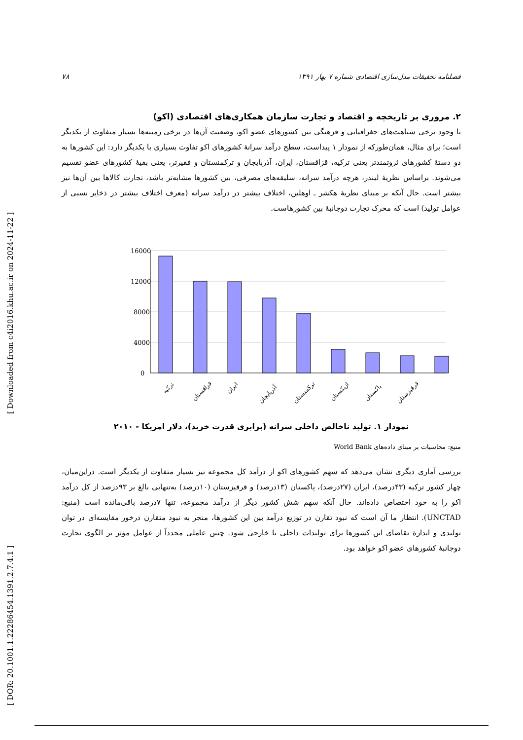[ DOR: 20.1001.1.22286454.1391.2.7.4.1 ] [ Downloaded from c4i2016.khu.ac.ir on 2024-11-22 ]
فصلنامه تحقیقات مدل‌سازی اقتصادی شماره ۷ بهار ۱۳۹۱ ۷۸
۲. مروری بر تاریخچه و اقتصاد و تجارت سازمان همکاری‌های اقتصادی (اکو)
با وجود برخی شباهت‌های جغرافیایی و فرهنگی بین کشورهای عضو اکو، وضعیت آن‌ها در برخی زمینه‌ها بسیار متفاوت از یکدیگر است؛ برای مثال، همان‌طورکه از نمودار ۱ پیداست، سطح درآمد سرانهٔ کشورهای اکو تفاوت بسیاری با یکدیگر دارد: این کشورها به دو دستهٔ کشورهای ثروتمندتر یعنی ترکیه، قزاقستان، ایران، آذربایجان و ترکمنستان و فقیرتر، یعنی بقیهٔ کشورهای عضو تقسیم می‌شوند. براساس نظریهٔ لیندر، هرچه درآمد سرانه، سلیقه‌های مصرفی، بین کشورها مشابه‌تر باشد، تجارت کالاها بین آن‌ها نیز بیشتر است. حال آنکه بر مبنای نظریهٔ هکشر ـ اوهلین، اختلاف بیشتر در درآمد سرانه (معرف اختلاف بیشتر در ذخایر نسبی از عوامل تولید) است که محرک تجارت دوجانبهٔ بین کشورهاست.
16000
12000
8000
4000
0
ترکیه
قزاقستان
ایران
آذربایجان
ترکمنستان
ازبکستان
پاکستان
قرقیزستان
نمودار ۱. تولید ناخالص داخلی سرانه (برابری قدرت خرید)، دلار امریکا - ۲۰۱۰
منبع: محاسبات بر مبنای داده‌های World Bank
بررسی آماری دیگری نشان می‌دهد که سهم کشورهای اکو از درآمد کل مجموعه نیز بسیار متفاوت از یکدیگر است. دراین‌میان، چهار کشور ترکیه (۴۳درصد)، ایران (۲۷درصد)، پاکستان (۱۳درصد) و قرقیزستان (۱۰درصد) به‌تنهایی بالغ بر ۹۳درصد از کل درآمد اکو را به خود اختصاص داده‌اند. حال آنکه سهم شش کشور دیگر از درآمد مجموعه، تنها ۷درصد باقی‌مانده است (منبع: UNCTAD). انتظار ما آن است که نبود تقارن در توزیع درآمد بین این کشورها، منجر به نبود متقارن درخور مقایسه‌ای در توان تولیدی و اندازهٔ تقاضای این کشورها برای تولیدات داخلی یا خارجی شود. چنین عاملی مجدداً از عوامل مؤثر بر الگوی تجارت دوجانبهٔ کشورهای عضو اکو خواهد بود.